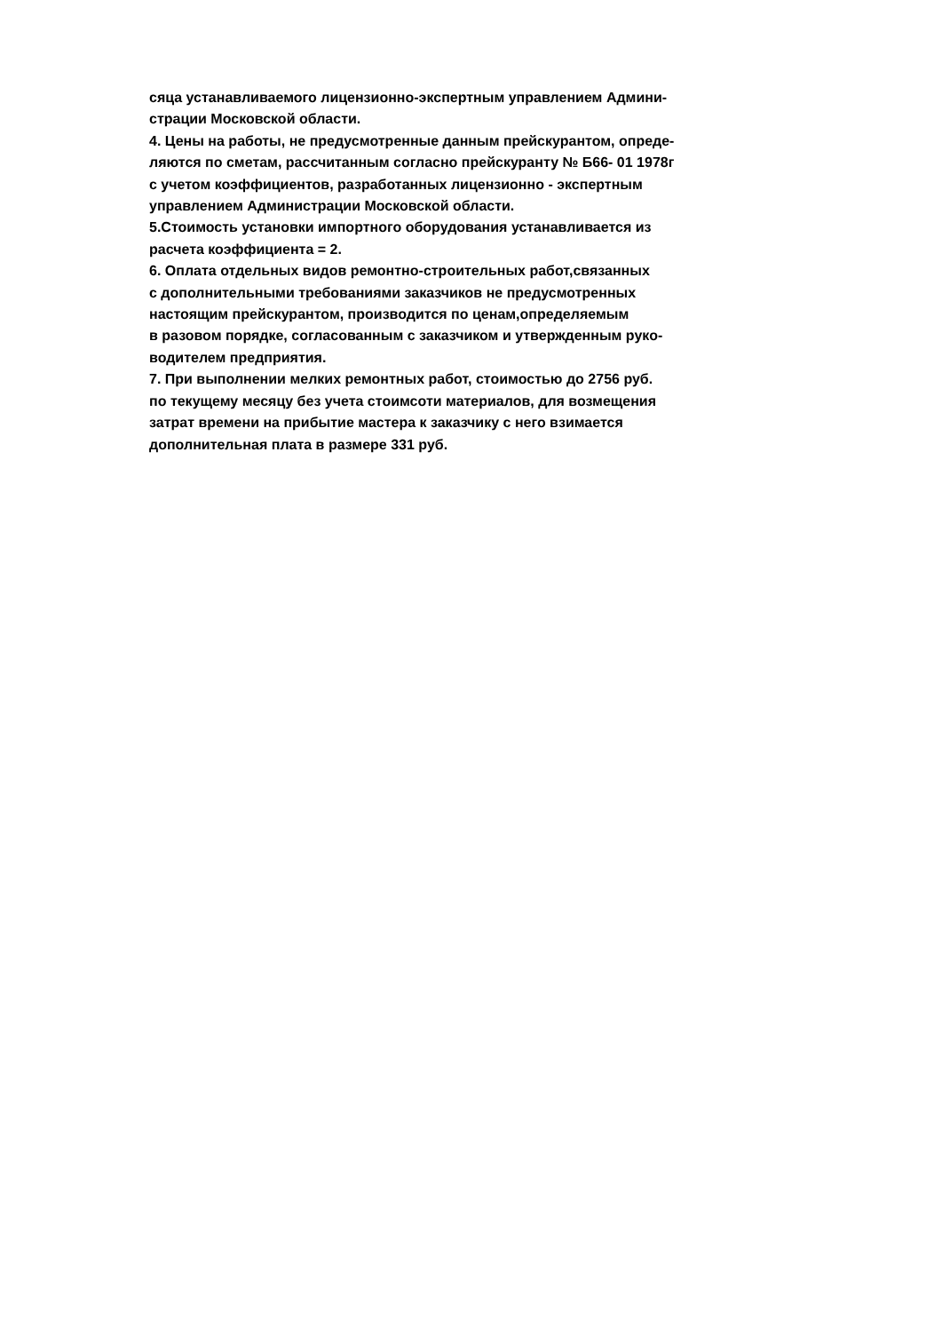сяца устанавливаемого лицензионно-экспертным управлением Админи-
страции Московской области.
4. Цены на работы, не предусмотренные данным прейскурантом, опреде-
ляются по сметам, рассчитанным согласно прейскуранту № Б66- 01 1978г
с учетом коэффициентов, разработанных лицензионно - экспертным
управлением Администрации Московской области.
5.Стоимость установки импортного оборудования устанавливается из
расчета коэффициента = 2.
6. Оплата отдельных видов ремонтно-строительных работ,связанных
с дополнительными требованиями заказчиков не предусмотренных
настоящим прейскурантом, производится по ценам,определяемым
в разовом порядке, согласованным с заказчиком и утвержденным руко-
водителем предприятия.
7. При выполнении мелких ремонтных работ, стоимостью до 2756 руб.
по текущему месяцу без учета стоимсоти материалов, для возмещения
затрат времени на прибытие мастера к заказчику с него взимается
дополнительная плата в размере 331 руб.